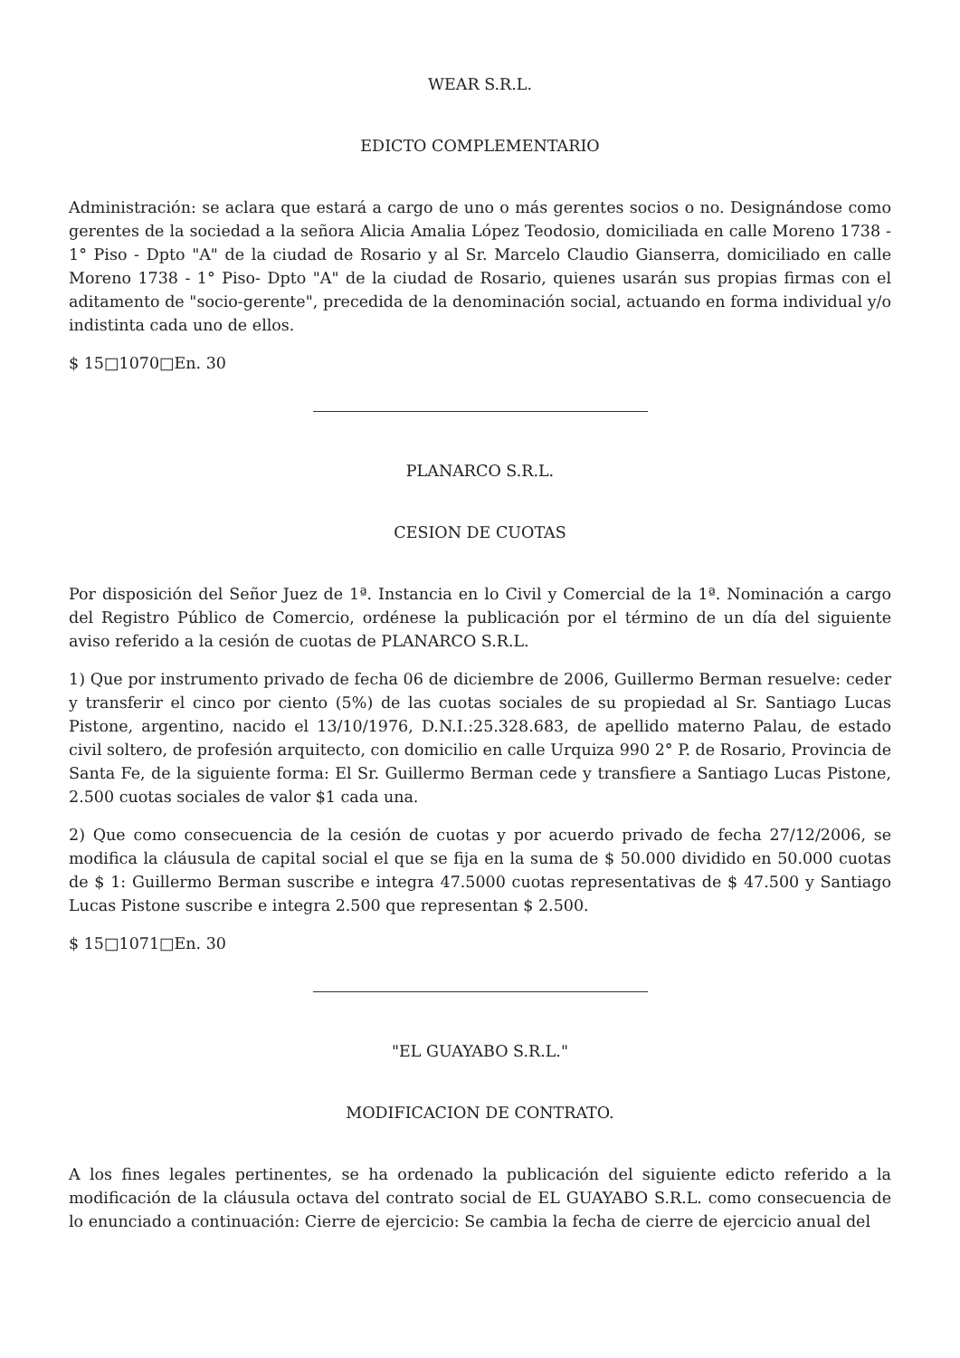WEAR S.R.L.
EDICTO COMPLEMENTARIO
Administración: se aclara que estará a cargo de uno o más gerentes socios o no. Designándose como gerentes de la sociedad a la señora Alicia Amalia López Teodosio, domiciliada en calle Moreno 1738 - 1° Piso - Dpto "A" de la ciudad de Rosario y al Sr. Marcelo Claudio Gianserra, domiciliado en calle Moreno 1738 - 1° Piso- Dpto "A" de la ciudad de Rosario, quienes usarán sus propias firmas con el aditamento de "socio-gerente", precedida de la denominación social, actuando en forma individual y/o indistinta cada uno de ellos.
$ 15□1070□En. 30
PLANARCO S.R.L.
CESION DE CUOTAS
Por disposición del Señor Juez de 1ª. Instancia en lo Civil y Comercial de la 1ª. Nominación a cargo del Registro Público de Comercio, ordénese la publicación por el término de un día del siguiente aviso referido a la cesión de cuotas de PLANARCO S.R.L.
1) Que por instrumento privado de fecha 06 de diciembre de 2006, Guillermo Berman resuelve: ceder y transferir el cinco por ciento (5%) de las cuotas sociales de su propiedad al Sr. Santiago Lucas Pistone, argentino, nacido el 13/10/1976, D.N.I.:25.328.683, de apellido materno Palau, de estado civil soltero, de profesión arquitecto, con domicilio en calle Urquiza 990 2° P. de Rosario, Provincia de Santa Fe, de la siguiente forma: El Sr. Guillermo Berman cede y transfiere a Santiago Lucas Pistone, 2.500 cuotas sociales de valor $1 cada una.
2) Que como consecuencia de la cesión de cuotas y por acuerdo privado de fecha 27/12/2006, se modifica la cláusula de capital social el que se fija en la suma de $ 50.000 dividido en 50.000 cuotas de $ 1: Guillermo Berman suscribe e integra 47.5000 cuotas representativas de $ 47.500 y Santiago Lucas Pistone suscribe e integra 2.500 que representan $ 2.500.
$ 15□1071□En. 30
"EL GUAYABO S.R.L."
MODIFICACION DE CONTRATO.
A los fines legales pertinentes, se ha ordenado la publicación del siguiente edicto referido a la modificación de la cláusula octava del contrato social de EL GUAYABO S.R.L. como consecuencia de lo enunciado a continuación: Cierre de ejercicio: Se cambia la fecha de cierre de ejercicio anual del